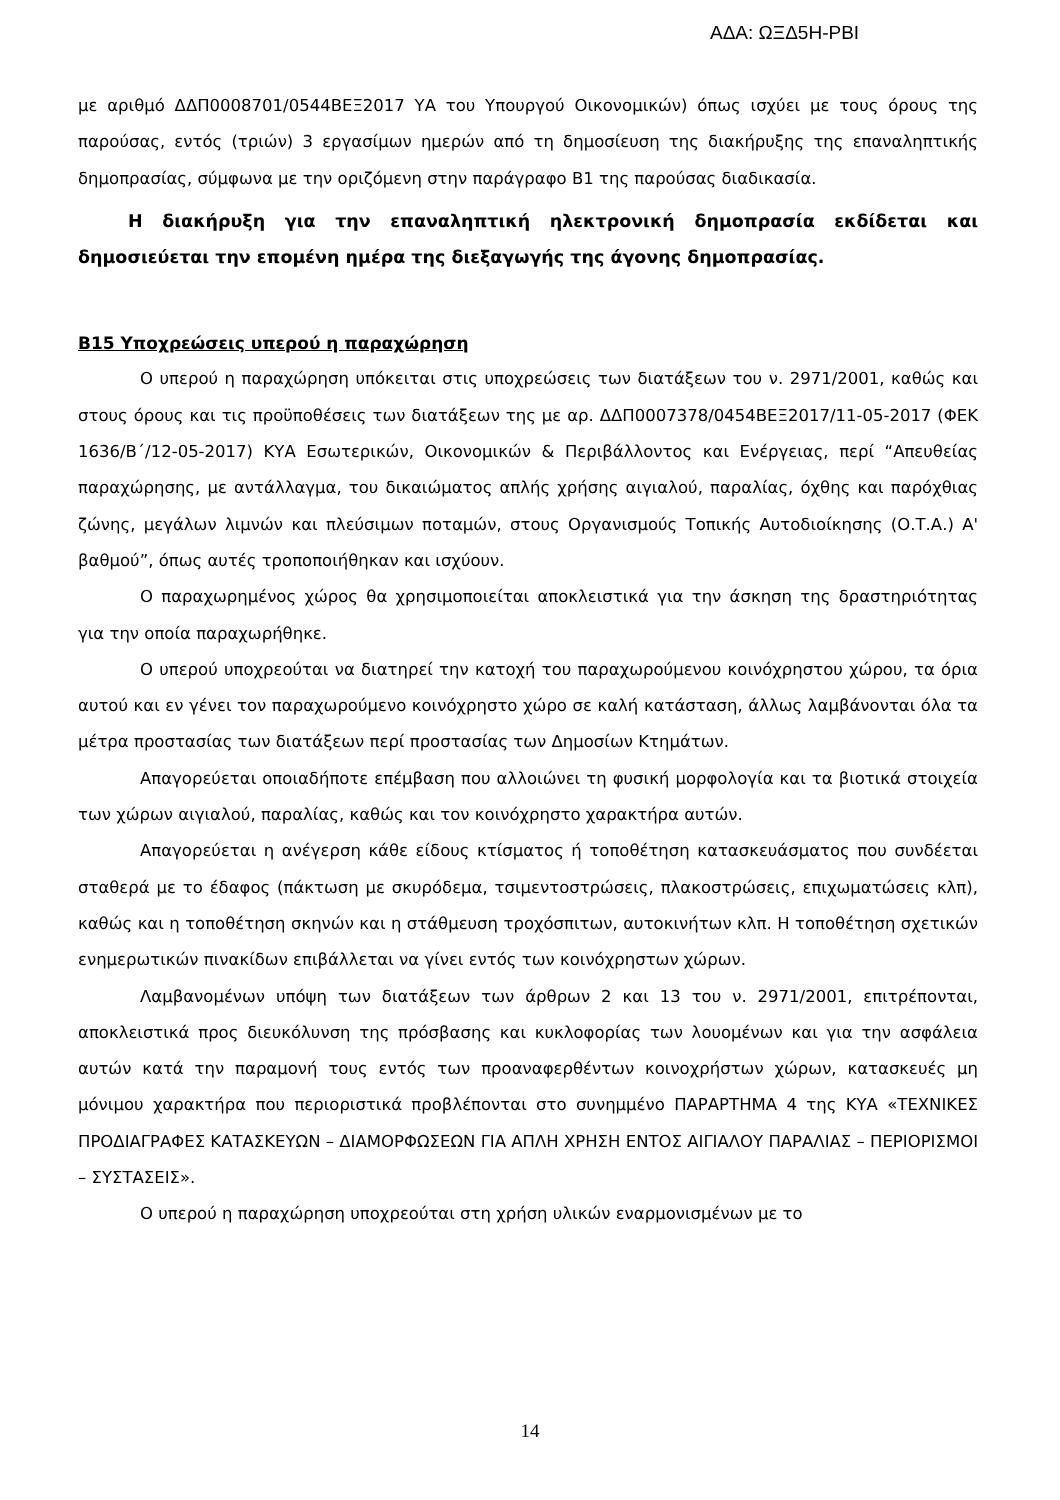ΑΔΑ: ΩΞΔ5Η-ΡΒΙ
με αριθμό ΔΔΠ0008701/0544ΒΕΞ2017 ΥΑ του Υπουργού Οικονομικών) όπως ισχύει με τους όρους της παρούσας, εντός (τριών) 3 εργασίμων ημερών από τη δημοσίευση της διακήρυξης της επαναληπτικής δημοπρασίας, σύμφωνα με την οριζόμενη στην παράγραφο Β1 της παρούσας διαδικασία.
Η διακήρυξη για την επαναληπτική ηλεκτρονική δημοπρασία εκδίδεται και δημοσιεύεται την επομένη ημέρα της διεξαγωγής της άγονης δημοπρασίας.
Β15 Υποχρεώσεις υπερού η παραχώρηση
Ο υπερού η παραχώρηση υπόκειται στις υποχρεώσεις των διατάξεων του ν. 2971/2001, καθώς και στους όρους και τις προϋποθέσεις των διατάξεων της με αρ. ΔΔΠ0007378/0454ΒΕΞ2017/11-05-2017 (ΦΕΚ 1636/Β΄/12-05-2017) ΚΥΑ Εσωτερικών, Οικονομικών & Περιβάλλοντος και Ενέργειας, περί “Απευθείας παραχώρησης, με αντάλλαγμα, του δικαιώματος απλής χρήσης αιγιαλού, παραλίας, όχθης και παρόχθιας ζώνης, μεγάλων λιμνών και πλεύσιμων ποταμών, στους Οργανισμούς Τοπικής Αυτοδιοίκησης (Ο.Τ.Α.) Α' βαθμού”, όπως αυτές τροποποιήθηκαν και ισχύουν.
Ο παραχωρημένος χώρος θα χρησιμοποιείται αποκλειστικά για την άσκηση της δραστηριότητας για την οποία παραχωρήθηκε.
Ο υπερού υποχρεούται να διατηρεί την κατοχή του παραχωρούμενου κοινόχρηστου χώρου, τα όρια αυτού και εν γένει τον παραχωρούμενο κοινόχρηστο χώρο σε καλή κατάσταση, άλλως λαμβάνονται όλα τα μέτρα προστασίας των διατάξεων περί προστασίας των Δημοσίων Κτημάτων.
Απαγορεύεται οποιαδήποτε επέμβαση που αλλοιώνει τη φυσική μορφολογία και τα βιοτικά στοιχεία των χώρων αιγιαλού, παραλίας, καθώς και τον κοινόχρηστο χαρακτήρα αυτών.
Απαγορεύεται η ανέγερση κάθε είδους κτίσματος ή τοποθέτηση κατασκευάσματος που συνδέεται σταθερά με το έδαφος (πάκτωση με σκυρόδεμα, τσιμεντοστρώσεις, πλακοστρώσεις, επιχωματώσεις κλπ), καθώς και η τοποθέτηση σκηνών και η στάθμευση τροχόσπιτων, αυτοκινήτων κλπ. Η τοποθέτηση σχετικών ενημερωτικών πινακίδων επιβάλλεται να γίνει εντός των κοινόχρηστων χώρων.
Λαμβανομένων υπόψη των διατάξεων των άρθρων 2 και 13 του ν. 2971/2001, επιτρέπονται, αποκλειστικά προς διευκόλυνση της πρόσβασης και κυκλοφορίας των λουομένων και για την ασφάλεια αυτών κατά την παραμονή τους εντός των προαναφερθέντων κοινοχρήστων χώρων, κατασκευές μη μόνιμου χαρακτήρα που περιοριστικά προβλέπονται στο συνημμένο ΠΑΡΑΡΤΗΜΑ 4 της ΚΥΑ «ΤΕΧΝΙΚΕΣ ΠΡΟΔΙΑΓΡΑΦΕΣ ΚΑΤΑΣΚΕΥΩΝ – ΔΙΑΜΟΡΦΩΣΕΩΝ ΓΙΑ ΑΠΛΗ ΧΡΗΣΗ ΕΝΤΟΣ ΑΙΓΙΑΛΟΥ ΠΑΡΑΛΙΑΣ – ΠΕΡΙΟΡΙΣΜΟΙ – ΣΥΣΤΑΣΕΙΣ».
Ο υπερού η παραχώρηση υποχρεούται στη χρήση υλικών εναρμονισμένων με το
14